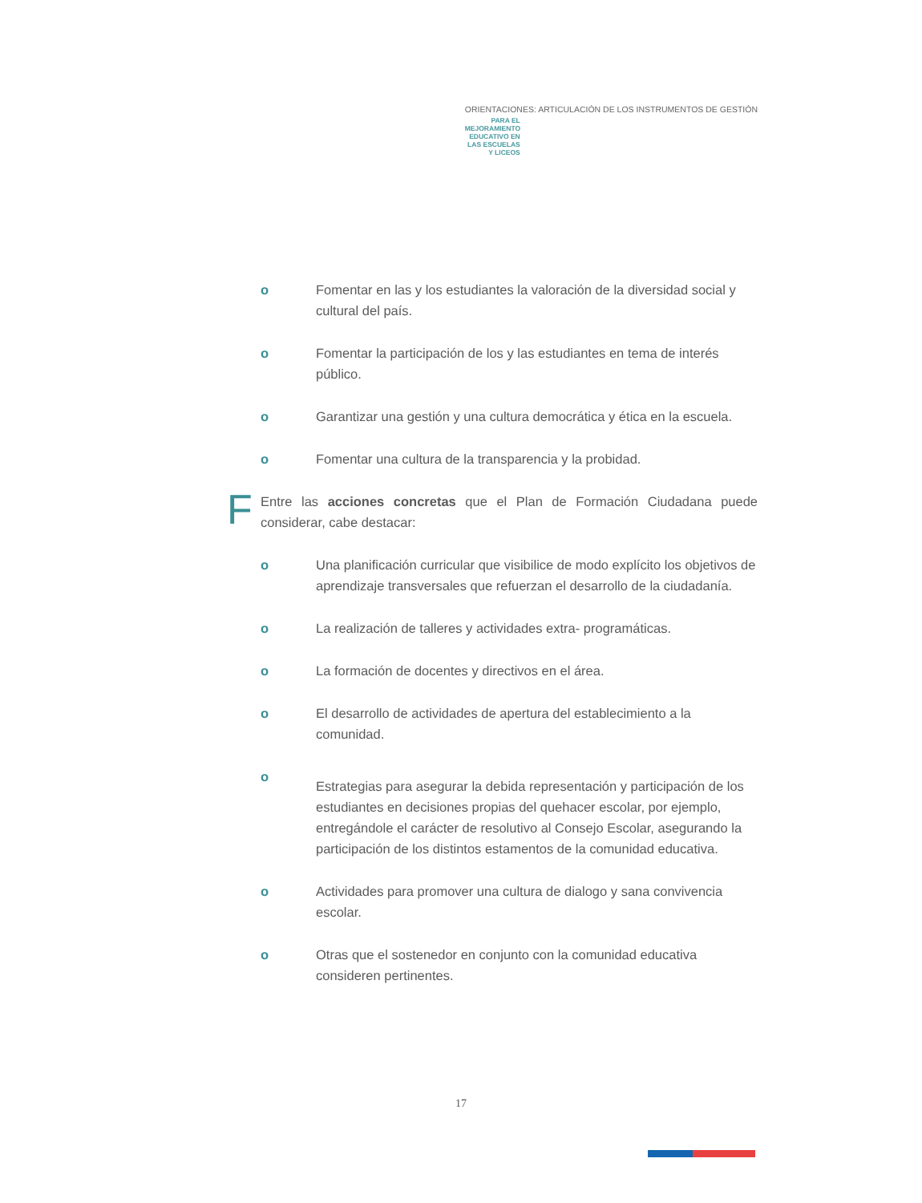ORIENTACIONES: ARTICULACIÓN DE LOS INSTRUMENTOS DE GESTIÓN
PARA EL MEJORAMIENTO EDUCATIVO EN LAS ESCUELAS Y LICEOS
o Fomentar en las y los estudiantes la valoración de la diversidad social y cultural del país.
o Fomentar la participación de los y las estudiantes en tema de interés público.
o Garantizar una gestión y una cultura democrática y ética en la escuela.
o Fomentar una cultura de la transparencia y la probidad.
F
Entre las acciones concretas que el Plan de Formación Ciudadana puede considerar, cabe destacar:
o Una planificación curricular que visibilice de modo explícito los objetivos de aprendizaje transversales que refuerzan el desarrollo de la ciudadanía.
o La realización de talleres y actividades extra- programáticas.
o La formación de docentes y directivos en el área.
o El desarrollo de actividades de apertura del establecimiento a la comunidad.
o
Estrategias para asegurar la debida representación y participación de los estudiantes en decisiones propias del quehacer escolar, por ejemplo, entregándole el carácter de resolutivo al Consejo Escolar, asegurando la participación de los distintos estamentos de la comunidad educativa.
o Actividades para promover una cultura de dialogo y sana convivencia escolar.
o Otras que el sostenedor en conjunto con la comunidad educativa consideren pertinentes.
17